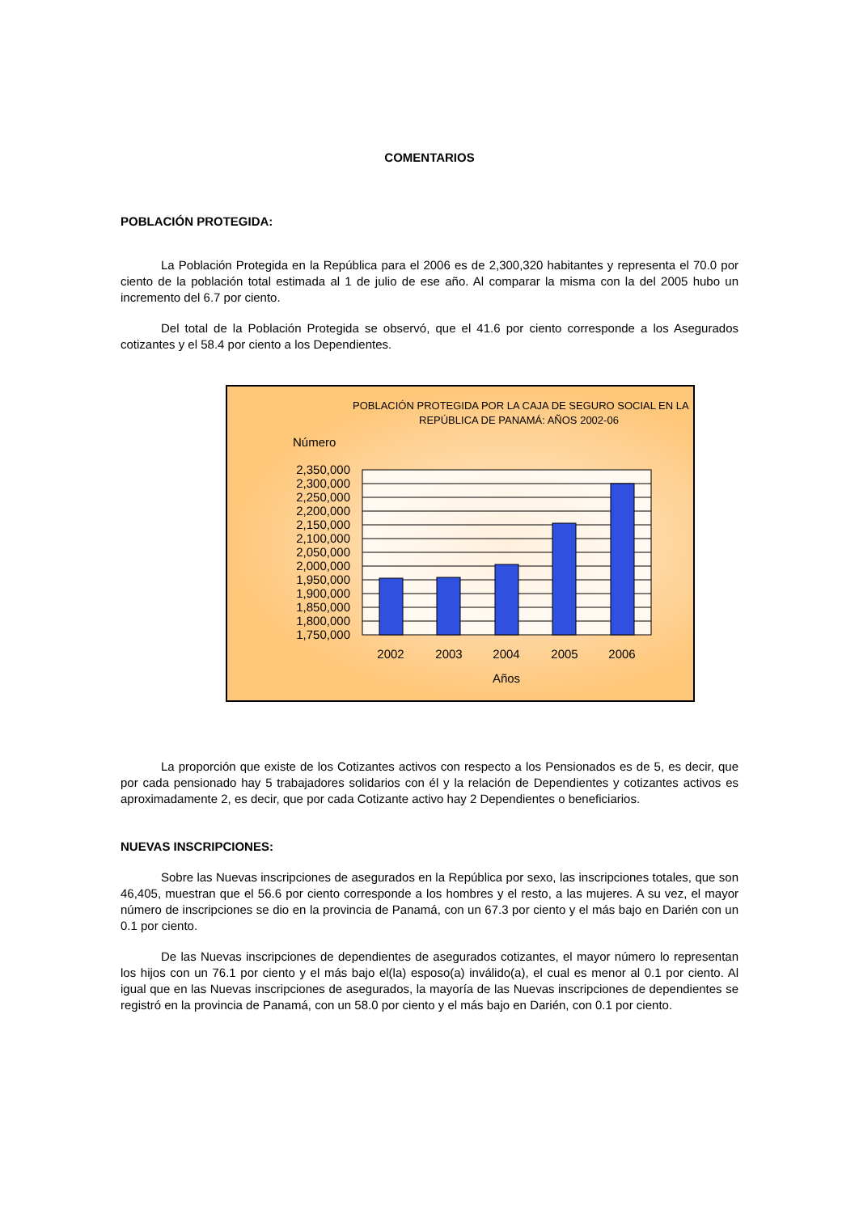COMENTARIOS
POBLACIÓN PROTEGIDA:
La Población Protegida en la República para el 2006 es de 2,300,320 habitantes y representa el 70.0 por ciento de la población total estimada al 1 de julio de ese año. Al comparar la misma con la del 2005 hubo un incremento del 6.7 por ciento.
Del total de la Población Protegida se observó, que el 41.6 por ciento corresponde a los Asegurados cotizantes y el 58.4 por ciento a los Dependientes.
POBLACIÓN PROTEGIDA POR LA CAJA DE SEGURO SOCIAL EN LA
REPÚBLICA DE PANAMÁ: AÑOS 2002-06
Número
2,350,000
2,300,000
2,250,000
2,200,000
2,150,000
2,100,000
2,050,000
2,000,000
1,950,000
1,900,000
1,850,000
1,800,000
1,750,000
2002
2003
2004
2005
2006
Años
La proporción que existe de los Cotizantes activos con respecto a los Pensionados es de 5, es decir, que por cada pensionado hay 5 trabajadores solidarios con él y la relación de Dependientes y cotizantes activos es aproximadamente 2, es decir, que por cada Cotizante activo hay 2 Dependientes o beneficiarios.
NUEVAS INSCRIPCIONES:
Sobre las Nuevas inscripciones de asegurados en la República por sexo, las inscripciones totales, que son 46,405, muestran que el 56.6 por ciento corresponde a los hombres y el resto, a las mujeres. A su vez, el mayor número de inscripciones se dio en la provincia de Panamá, con un 67.3 por ciento y el más bajo en Darién con un 0.1 por ciento.
De las Nuevas inscripciones de dependientes de asegurados cotizantes, el mayor número lo representan los hijos con un 76.1 por ciento y el más bajo el(la) esposo(a) inválido(a), el cual es menor al 0.1 por ciento. Al igual que en las Nuevas inscripciones de asegurados, la mayoría de las Nuevas inscripciones de dependientes se registró en la provincia de Panamá, con un 58.0 por ciento y el más bajo en Darién, con 0.1 por ciento.